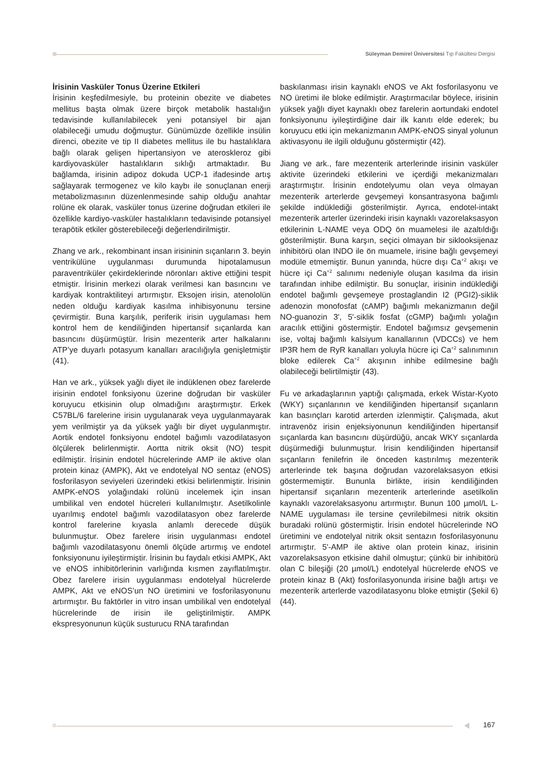Süleyman Demirel Üniversitesi Tıp Fakültesi Dergisi
İrisinin Vasküler Tonus Üzerine Etkileri
İrisinin keşfedilmesiyle, bu proteinin obezite ve diabetes mellitus başta olmak üzere birçok metabolik hastalığın tedavisinde kullanılabilecek yeni potansiyel bir ajan olabileceği umudu doğmuştur. Günümüzde özellikle insülin direnci, obezite ve tip II diabetes mellitus ile bu hastalıklara bağlı olarak gelişen hipertansiyon ve ateroskleroz gibi kardiyovasküler hastalıkların sıklığı artmaktadır. Bu bağlamda, irisinin adipoz dokuda UCP-1 ifadesinde artış sağlayarak termogenez ve kilo kaybı ile sonuçlanan enerji metabolizmasının düzenlenmesinde sahip olduğu anahtar rolüne ek olarak, vasküler tonus üzerine doğrudan etkileri ile özellikle kardiyo-vasküler hastalıkların tedavisinde potansiyel terapötik etkiler gösterebileceği değerlendirilmiştir.
Zhang ve ark., rekombinant insan irisininin sıçanların 3. beyin ventrikülüne uygulanması durumunda hipotalamusun paraventriküler çekirdeklerinde nöronları aktive ettiğini tespit etmiştir. İrisinin merkezi olarak verilmesi kan basıncını ve kardiyak kontraktiliteyi artırmıştır. Eksojen irisin, atenololün neden olduğu kardiyak kasılma inhibisyonunu tersine çevirmiştir. Buna karşılık, periferik irisin uygulaması hem kontrol hem de kendiliğinden hipertansif sıçanlarda kan basıncını düşürmüştür. İrisin mezenterik arter halkalarını ATP’ye duyarlı potasyum kanalları aracılığıyla genişletmiştir (41).
Han ve ark., yüksek yağlı diyet ile indüklenen obez farelerde irisinin endotel fonksiyonu üzerine doğrudan bir vasküler koruyucu etkisinin olup olmadığını araştırmıştır. Erkek C57BL/6 farelerine irisin uygulanarak veya uygulanmayarak yem verilmiştir ya da yüksek yağlı bir diyet uygulanmıştır. Aortik endotel fonksiyonu endotel bağımlı vazodilatasyon ölçülerek belirlenmiştir. Aortta nitrik oksit (NO) tespit edilmiştir. İrisinin endotel hücrelerinde AMP ile aktive olan protein kinaz (AMPK), Akt ve endotelyal NO sentaz (eNOS) fosforilasyon seviyeleri üzerindeki etkisi belirlenmiştir. İrisinin AMPK-eNOS yolağındaki rolünü incelemek için insan umbilikal ven endotel hücreleri kullanılmıştır. Asetilkolinle uyarılmış endotel bağımlı vazodilatasyon obez farelerde kontrol farelerine kıyasla anlamlı derecede düşük bulunmuştur. Obez farelere irisin uygulanması endotel bağımlı vazodilatasyonu önemli ölçüde artırmış ve endotel fonksiyonunu iyileştirmiştir. İrisinin bu faydalı etkisi AMPK, Akt ve eNOS inhibitörlerinin varlığında kısmen zayıflatılmıştır. Obez farelere irisin uygulanması endotelyal hücrelerde AMPK, Akt ve eNOS’un NO üretimini ve fosforilasyonunu artırmıştır. Bu faktörler in vitro insan umbilikal ven endotelyal hücrelerinde de irisin ile geliştirilmiştir. AMPK ekspresyonunun küçük susturucu RNA tarafından
baskılanması irisin kaynaklı eNOS ve Akt fosforilasyonu ve NO üretimi ile bloke edilmiştir. Araştırmacılar böylece, irisinin yüksek yağlı diyet kaynaklı obez farelerin aortundaki endotel fonksiyonunu iyileştirdiğine dair ilk kanıtı elde ederek; bu koruyucu etki için mekanizmanın AMPK-eNOS sinyal yolunun aktivasyonu ile ilgili olduğunu göstermiştir (42).
Jiang ve ark., fare mezenterik arterlerinde irisinin vasküler aktivite üzerindeki etkilerini ve içerdiği mekanizmaları araştırmıştır. İrisinin endotelyumu olan veya olmayan mezenterik arterlerde gevşemeyi konsantrasyona bağımlı şekilde indüklediği gösterilmiştir. Ayrıca, endotel-intakt mezenterik arterler üzerindeki irisin kaynaklı vazorelaksasyon etkilerinin L-NAME veya ODQ ön muamelesi ile azaltıldığı gösterilmiştir. Buna karşın, seçici olmayan bir siklooksijenaz inhibitörü olan INDO ile ön muamele, irisine bağlı gevşemeyi modüle etmemiştir. Bunun yanında, hücre dışı Ca<sup>+2</sup> akışı ve hücre içi Ca<sup>+2</sup> salınımı nedeniyle oluşan kasılma da irisin tarafından inhibe edilmiştir. Bu sonuçlar, irisinin indüklediği endotel bağımlı gevşemeye prostaglandin I2 (PGI2)-siklik adenozin monofosfat (cAMP) bağımlı mekanizmanın değil NO-guanozin 3', 5'-siklik fosfat (cGMP) bağımlı yolağın aracılık ettiğini göstermiştir. Endotel bağımsız gevşemenin ise, voltaj bağımlı kalsiyum kanallarının (VDCCs) ve hem IP3R hem de RyR kanalları yoluyla hücre içi Ca<sup>+2</sup> salınımının bloke edilerek Ca<sup>+2</sup> akışının inhibe edilmesine bağlı olabileceği belirtilmiştir (43).
Fu ve arkadaşlarının yaptığı çalışmada, erkek Wistar-Kyoto (WKY) sıçanlarının ve kendiliğinden hipertansif sıçanların kan basınçları karotid arterden izlenmiştir. Çalışmada, akut intravenöz irisin enjeksiyonunun kendiliğinden hipertansif sıçanlarda kan basıncını düşürdüğü, ancak WKY sıçanlarda düşürmediği bulunmuştur. İrisin kendiliğinden hipertansif sıçanların fenilefrin ile önceden kastırılmış mezenterik arterlerinde tek başına doğrudan vazorelaksasyon etkisi göstermemiştir. Bununla birlikte, irisin kendiliğinden hipertansif sıçanların mezenterik arterlerinde asetilkolin kaynaklı vazorelaksasyonu artırmıştır. Bunun 100 µmol/L L-NAME uygulaması ile tersine çevrilebilmesi nitrik oksitin buradaki rolünü göstermiştir. İrisin endotel hücrelerinde NO üretimini ve endotelyal nitrik oksit sentazın fosforilasyonunu artırmıştır. 5'-AMP ile aktive olan protein kinaz, irisinin vazorelaksasyon etkisine dahil olmuştur; çünkü bir inhibitörü olan C bileşiği (20 µmol/L) endotelyal hücrelerde eNOS ve protein kinaz B (Akt) fosforilasyonunda irisine bağlı artışı ve mezenterik arterlerde vazodilatasyonu bloke etmiştir (Şekil 6) (44).
167